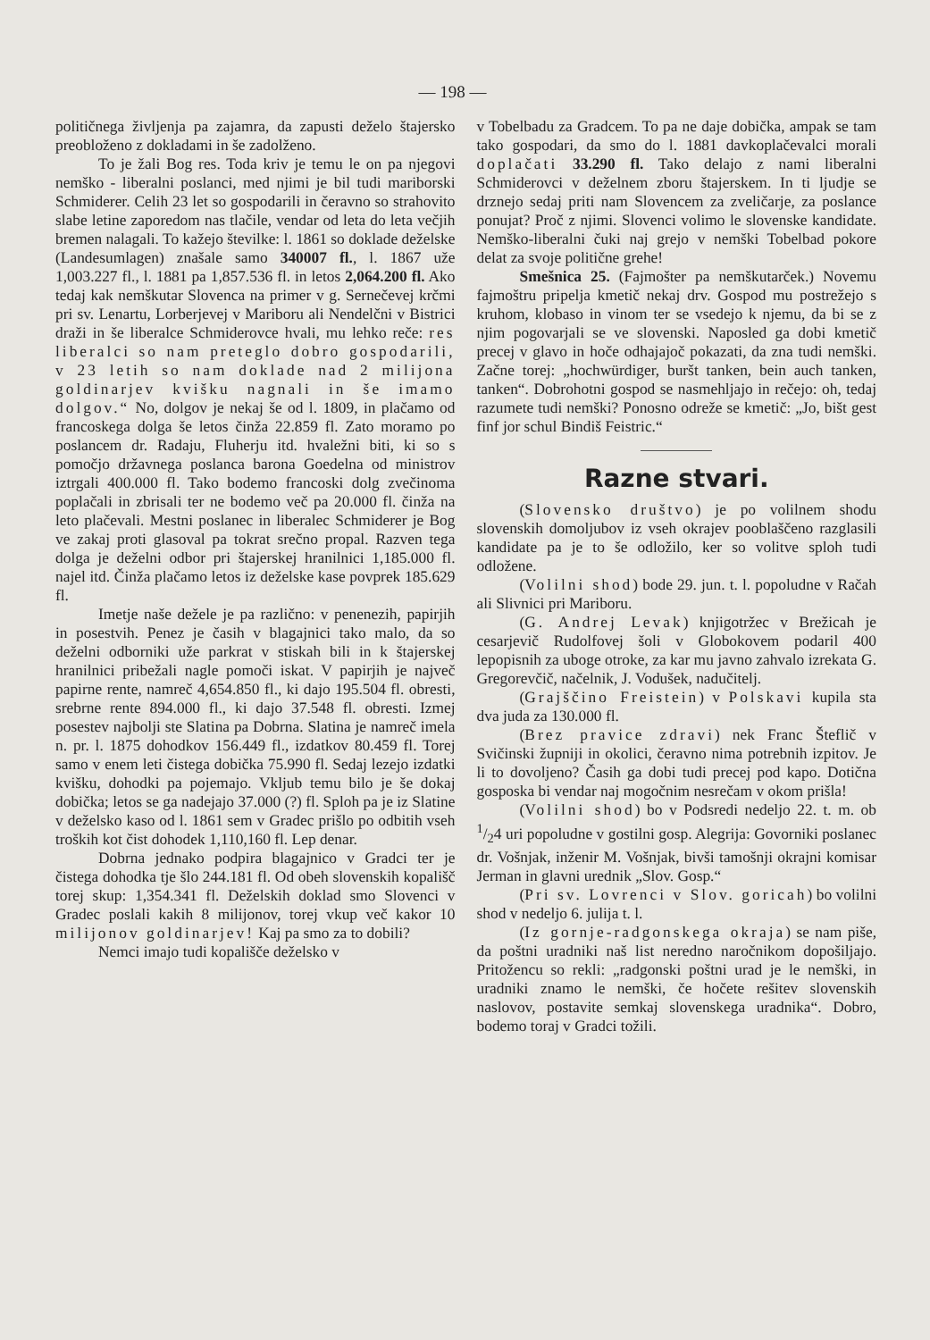— 198 —
političnega življenja pa zajamra, da zapusti deželo štajersko preobloženo z dokladami in še zadolženo.
To je žali Bog res. Toda kriv je temu le on pa njegovi nemško - liberalni poslanci, med njimi je bil tudi mariborski Schmiderer. Celih 23 let so gospodarili in čeravno so strahovito slabe letine zaporedom nas tlačile, vendar od leta do leta večjih bremen nalagali. To kažejo številke: l. 1861 so doklade deželske (Landesumlagen) znašale samo 340007 fl., l. 1867 uže 1,003.227 fl., l. 1881 pa 1,857.536 fl. in letos 2,064.200 fl. Ako tedaj kak nemškutar Slovenca na primer v g. Sernečevej krčmi pri sv. Lenartu, Lorberjevej v Mariboru ali Nendelčni v Bistrici draži in še liberalce Schmiderovce hvali, mu lehko reče: res liberalci so nam preteglo dobro gospodarili, v 23 letih so nam doklade nad 2 milijona goldinarjev kvišku nagnali in še imamo dolgov.“ No, dolgov je nekaj še od l. 1809, in plačamo od francoskega dolga še letos činža 22.859 fl. Zato moramo po poslancem dr. Radaju, Fluherju itd. hvaležni biti, ki so s pomočjo državnega poslanca barona Goedelna od ministrov iztrgali 400.000 fl. Tako bodemo francoski dolg zvečinoma poplačali in zbrisali ter ne bodemo več pa 20.000 fl. činža na leto plačevali. Mestni poslanec in liberalec Schmiderer je Bog ve zakaj proti glasoval pa tokrat srečno propal. Razven tega dolga je deželni odbor pri štajerskej hranilnici 1,185.000 fl. najel itd. Činža plačamo letos iz deželske kase povprek 185.629 fl.
Imetje naše dežele je pa različno: v penenezih, papirjih in posestvih. Penez je časih v blagajnici tako malo, da so deželni odborniki uže parkrat v stiskah bili in k štajerskej hranilnici pribežali nagle pomoči iskat. V papirjih je največ papirne rente, namreč 4,654.850 fl., ki dajo 195.504 fl. obresti, srebrne rente 894.000 fl., ki dajo 37.548 fl. obresti. Izmej posestev najbolji ste Slatina pa Dobrna. Slatina je namreč imela n. pr. l. 1875 dohodkov 156.449 fl., izdatkov 80.459 fl. Torej samo v enem leti čistega dobička 75.990 fl. Sedaj lezejo izdatki kvišku, dohodki pa pojemajo. Vkljub temu bilo je še dokaj dobička; letos se ga nadejajo 37.000 (?) fl. Sploh pa je iz Slatine v deželsko kaso od l. 1861 sem v Gradec prišlo po odbitih vseh troških kot čist dohodek 1,110,160 fl. Lep denar.
Dobrna jednako podpira blagajnico v Gradci ter je čistega dohodka tje šlo 244.181 fl. Od obeh slovenskih kopališč torej skup: 1,354.341 fl. Deželskih doklad smo Slovenci v Gradec poslali kakih 8 milijonov, torej vkup več kakor 10 milijonov goldinarjev! Kaj pa smo za to dobili?
Nemci imajo tudi kopališče deželsko v
v Tobelbadu za Gradcem. To pa ne daje dobička, ampak se tam tako gospodari, da smo do l. 1881 davkoplačevalci morali doplačati 33.290 fl. Tako delajo z nami liberalni Schmiderovci v deželnem zboru štajerskem. In ti ljudje se drznejo sedaj priti nam Slovencem za zveličarje, za poslance ponujat? Proč z njimi. Slovenci volimo le slovenske kandidate. Nemško-liberalni čuki naj grejo v nemški Tobelbad pokore delat za svoje politične grehe!
Smešnica 25. (Fajmošter pa nemškutarček.) Novemu fajmoštru pripelja kmetič nekaj drv. Gospod mu postrežejo s kruhom, klobaso in vinom ter se vsedejo k njemu, da bi se z njim pogovarjali se ve slovenski. Naposled ga dobi kmetič precej v glavo in hoče odhajajoč pokazati, da zna tudi nemški. Začne torej: „hochwürdiger, buršt tanken, bein auch tanken, tanken“. Dobrohotni gospod se nasmehljajo in rečejo: oh, tedaj razumete tudi nemški? Ponosno odreže se kmetič: „Jo, bišt gest finf jor schul Bindiš Feistric.“
Razne stvari.
(Slovensko društvo) je po volilnem shodu slovenskih domoljubov iz vseh okrajev pooblaščeno razglasili kandidate pa je to še odložilo, ker so volitve sploh tudi odložene.
(Volilni shod) bode 29. jun. t. l. popoludne v Račah ali Slivnici pri Mariboru.
(G. Andrej Levak) knjigotržec v Brežicah je cesarjevič Rudolfovej šoli v Globokovem podaril 400 lepopisnih za uboge otroke, za kar mu javno zahvalo izrekata G. Gregorevčič, načelnik, J. Vodušek, nadučitelj.
(Grajščino Freistein) v Polskavi kupila sta dva juda za 130.000 fl.
(Brez pravice zdravi) nek Franc Šteflič v Svičinski župniji in okolici, čeravno nima potrebnih izpitov. Je li to dovoljeno? Časih ga dobi tudi precej pod kapo. Dotična gosposka bi vendar naj mogočnim nesrečam v okom prišla!
(Volilni shod) bo v Podsredi nedeljo 22. t. m. ob 1/24 uri popoludne v gostilni gosp. Alegrija: Govorniki poslanec dr. Vošnjak, inženir M. Vošnjak, bivši tamošnji okrajni komisar Jerman in glavni urednik „Slov. Gosp.“
(Pri sv. Lovrenci v Slov. goricah) bo volilni shod v nedeljo 6. julija t. l.
(Iz gornje-radgonskega okraja) se nam piše, da poštni uradniki naš list neredno naročnikom dopošiljajo. Pritožencu so rekli: „radgonski poštni urad je le nemški, in uradniki znamo le nemški, če hočete rešitev slovenskih naslovov, postavite semkaj slovenskega uradnika“. Dobro, bodemo toraj v Gradci tožili.